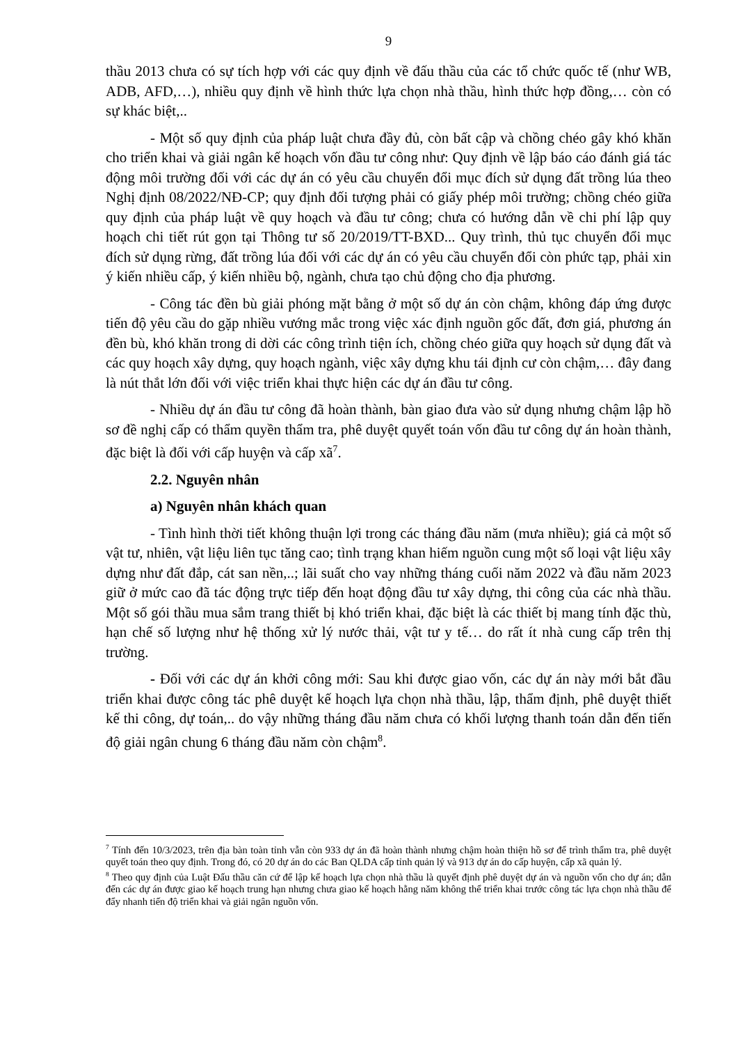9
thầu 2013 chưa có sự tích hợp với các quy định về đấu thầu của các tổ chức quốc tế (như WB, ADB, AFD,…), nhiều quy định về hình thức lựa chọn nhà thầu, hình thức hợp đồng,… còn có sự khác biệt,..
- Một số quy định của pháp luật chưa đầy đủ, còn bất cập và chồng chéo gây khó khăn cho triển khai và giải ngân kế hoạch vốn đầu tư công như: Quy định về lập báo cáo đánh giá tác động môi trường đối với các dự án có yêu cầu chuyển đổi mục đích sử dụng đất trồng lúa theo Nghị định 08/2022/NĐ-CP; quy định đối tượng phải có giấy phép môi trường; chồng chéo giữa quy định của pháp luật về quy hoạch và đầu tư công; chưa có hướng dẫn về chi phí lập quy hoạch chi tiết rút gọn tại Thông tư số 20/2019/TT-BXD... Quy trình, thủ tục chuyển đổi mục đích sử dụng rừng, đất trồng lúa đối với các dự án có yêu cầu chuyển đổi còn phức tạp, phải xin ý kiến nhiều cấp, ý kiến nhiều bộ, ngành, chưa tạo chủ động cho địa phương.
- Công tác đền bù giải phóng mặt bằng ở một số dự án còn chậm, không đáp ứng được tiến độ yêu cầu do gặp nhiều vướng mắc trong việc xác định nguồn gốc đất, đơn giá, phương án đền bù, khó khăn trong di dời các công trình tiện ích, chồng chéo giữa quy hoạch sử dụng đất và các quy hoạch xây dựng, quy hoạch ngành, việc xây dựng khu tái định cư còn chậm,… đây đang là nút thắt lớn đối với việc triển khai thực hiện các dự án đầu tư công.
- Nhiều dự án đầu tư công đã hoàn thành, bàn giao đưa vào sử dụng nhưng chậm lập hồ sơ đề nghị cấp có thẩm quyền thẩm tra, phê duyệt quyết toán vốn đầu tư công dự án hoàn thành, đặc biệt là đối với cấp huyện và cấp xã<sup>7</sup>.
2.2. Nguyên nhân
a) Nguyên nhân khách quan
- Tình hình thời tiết không thuận lợi trong các tháng đầu năm (mưa nhiều); giá cả một số vật tư, nhiên, vật liệu liên tục tăng cao; tình trạng khan hiếm nguồn cung một số loại vật liệu xây dựng như đất đắp, cát san nền,..; lãi suất cho vay những tháng cuối năm 2022 và đầu năm 2023 giữ ở mức cao đã tác động trực tiếp đến hoạt động đầu tư xây dựng, thi công của các nhà thầu. Một số gói thầu mua sắm trang thiết bị khó triển khai, đặc biệt là các thiết bị mang tính đặc thù, hạn chế số lượng như hệ thống xử lý nước thải, vật tư y tế… do rất ít nhà cung cấp trên thị trường.
- Đối với các dự án khởi công mới: Sau khi được giao vốn, các dự án này mới bắt đầu triển khai được công tác phê duyệt kế hoạch lựa chọn nhà thầu, lập, thẩm định, phê duyệt thiết kế thi công, dự toán,.. do vậy những tháng đầu năm chưa có khối lượng thanh toán dẫn đến tiến độ giải ngân chung 6 tháng đầu năm còn chậm<sup>8</sup>.
<sup>7</sup> Tính đến 10/3/2023, trên địa bàn toàn tỉnh vẫn còn 933 dự án đã hoàn thành nhưng chậm hoàn thiện hồ sơ để trình thẩm tra, phê duyệt quyết toán theo quy định. Trong đó, có 20 dự án do các Ban QLDA cấp tỉnh quản lý và 913 dự án do cấp huyện, cấp xã quản lý.
<sup>8</sup> Theo quy định của Luật Đấu thầu căn cứ để lập kế hoạch lựa chọn nhà thầu là quyết định phê duyệt dự án và nguồn vốn cho dự án; dẫn đến các dự án được giao kế hoạch trung hạn nhưng chưa giao kế hoạch hằng năm không thể triển khai trước công tác lựa chọn nhà thầu để đẩy nhanh tiến độ triển khai và giải ngân nguồn vốn.